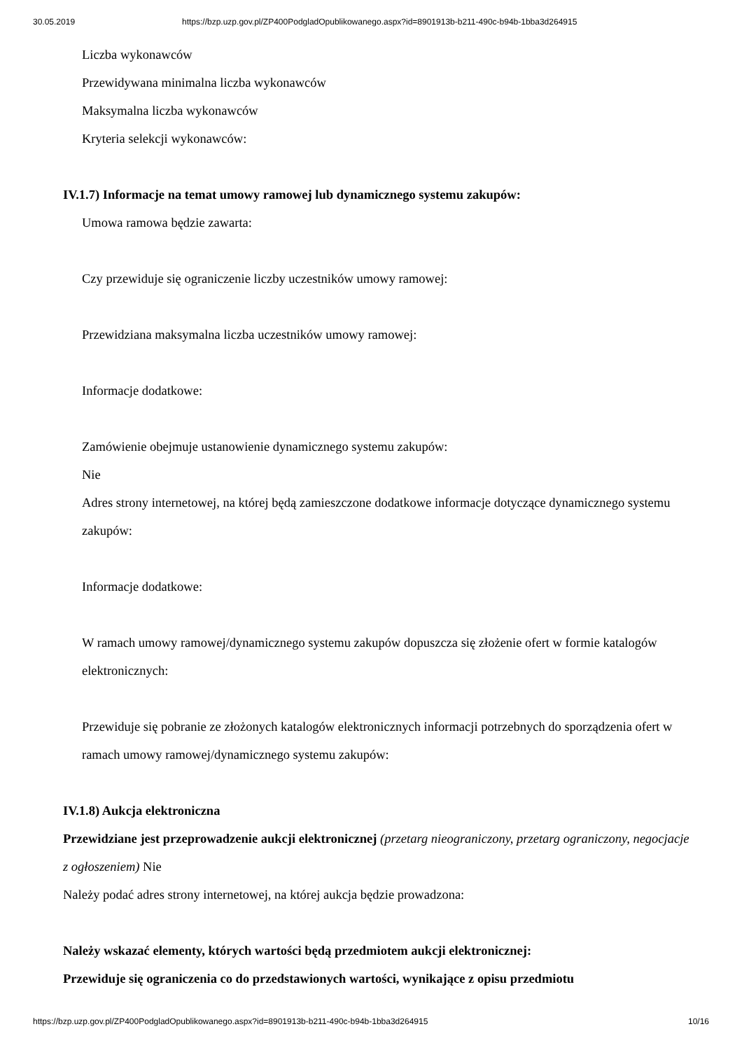30.05.2019 https://bzp.uzp.gov.pl/ZP400PodgladOpublikowanego.aspx?id=8901913b-b211-490c-b94b-1bba3d264915
Liczba wykonawców
Przewidywana minimalna liczba wykonawców
Maksymalna liczba wykonawców
Kryteria selekcji wykonawców:
IV.1.7) Informacje na temat umowy ramowej lub dynamicznego systemu zakupów:
Umowa ramowa będzie zawarta:
Czy przewiduje się ograniczenie liczby uczestników umowy ramowej:
Przewidziana maksymalna liczba uczestników umowy ramowej:
Informacje dodatkowe:
Zamówienie obejmuje ustanowienie dynamicznego systemu zakupów:
Nie
Adres strony internetowej, na której będą zamieszczone dodatkowe informacje dotyczące dynamicznego systemu zakupów:
Informacje dodatkowe:
W ramach umowy ramowej/dynamicznego systemu zakupów dopuszcza się złożenie ofert w formie katalogów elektronicznych:
Przewiduje się pobranie ze złożonych katalogów elektronicznych informacji potrzebnych do sporządzenia ofert w ramach umowy ramowej/dynamicznego systemu zakupów:
IV.1.8) Aukcja elektroniczna
Przewidziane jest przeprowadzenie aukcji elektronicznej (przetarg nieograniczony, przetarg ograniczony, negocjacje z ogłoszeniem) Nie
Należy podać adres strony internetowej, na której aukcja będzie prowadzona:
Należy wskazać elementy, których wartości będą przedmiotem aukcji elektronicznej:
Przewiduje się ograniczenia co do przedstawionych wartości, wynikające z opisu przedmiotu
https://bzp.uzp.gov.pl/ZP400PodgladOpublikowanego.aspx?id=8901913b-b211-490c-b94b-1bba3d264915 10/16